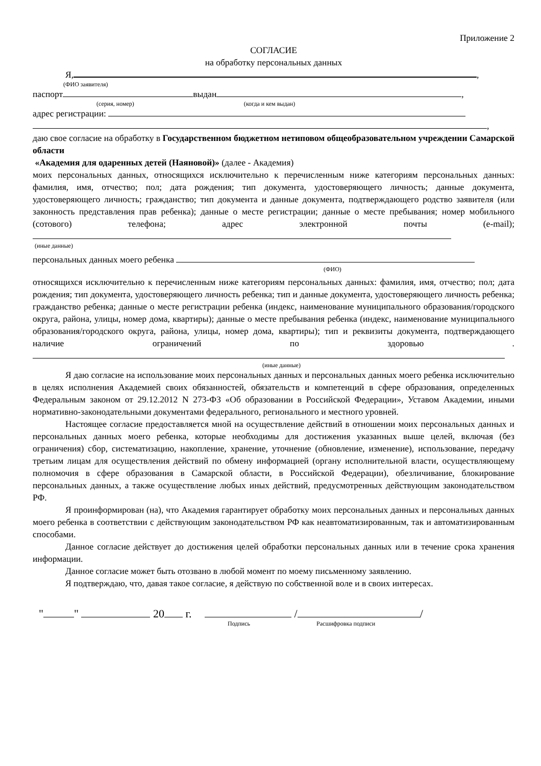Приложение 2
СОГЛАСИЕ
на обработку персональных данных
Я, ,
(ФИО заявителя)
паспорт выдан ,
(серия, номер) (когда и кем выдан)
адрес регистрации:
,
даю свое согласие на обработку в Государственном бюджетном нетиповом общеобразовательном учреждении Самарской области
«Академия для одаренных детей (Наяновой)» (далее - Академия)
моих персональных данных, относящихся исключительно к перечисленным ниже категориям персональных данных: фамилия, имя, отчество; пол; дата рождения; тип документа, удостоверяющего личность; данные документа, удостоверяющего личность; гражданство; тип документа и данные документа, подтверждающего родство заявителя (или законность представления прав ребенка); данные о месте регистрации; данные о месте пребывания; номер мобильного (сотового) телефона; адрес электронной почты (e-mail);
(иные данные)
персональных данных моего ребенка
(ФИО)
относящихся исключительно к перечисленным ниже категориям персональных данных: фамилия, имя, отчество; пол; дата рождения; тип документа, удостоверяющего личность ребенка; тип и данные документа, удостоверяющего личность ребенка; гражданство ребенка; данные о месте регистрации ребенка (индекс, наименование муниципального образования/городского округа, района, улицы, номер дома, квартиры); данные о месте пребывания ребенка (индекс, наименование муниципального образования/городского округа, района, улицы, номер дома, квартиры); тип и реквизиты документа, подтверждающего наличие ограничений по здоровью .
(иные данные)
Я даю согласие на использование моих персональных данных и персональных данных моего ребенка исключительно в целях исполнения Академией своих обязанностей, обязательств и компетенций в сфере образования, определенных Федеральным законом от 29.12.2012 N 273-ФЗ «Об образовании в Российской Федерации», Уставом Академии, иными нормативно-законодательными документами федерального, регионального и местного уровней.
Настоящее согласие предоставляется мной на осуществление действий в отношении моих персональных данных и персональных данных моего ребенка, которые необходимы для достижения указанных выше целей, включая (без ограничения) сбор, систематизацию, накопление, хранение, уточнение (обновление, изменение), использование, передачу третьим лицам для осуществления действий по обмену информацией (органу исполнительной власти, осуществляющему полномочия в сфере образования в Самарской области, в Российской Федерации), обезличивание, блокирование персональных данных, а также осуществление любых иных действий, предусмотренных действующим законодательством РФ.
Я проинформирован (на), что Академия гарантирует обработку моих персональных данных и персональных данных моего ребенка в соответствии с действующим законодательством РФ как неавтоматизированным, так и автоматизированным способами.
Данное согласие действует до достижения целей обработки персональных данных или в течение срока хранения информации.
Данное согласие может быть отозвано в любой момент по моему письменному заявлению.
Я подтверждаю, что, давая такое согласие, я действую по собственной воле и в своих интересах.
" " 20 г. / /
Подпись Расшифровка подписи